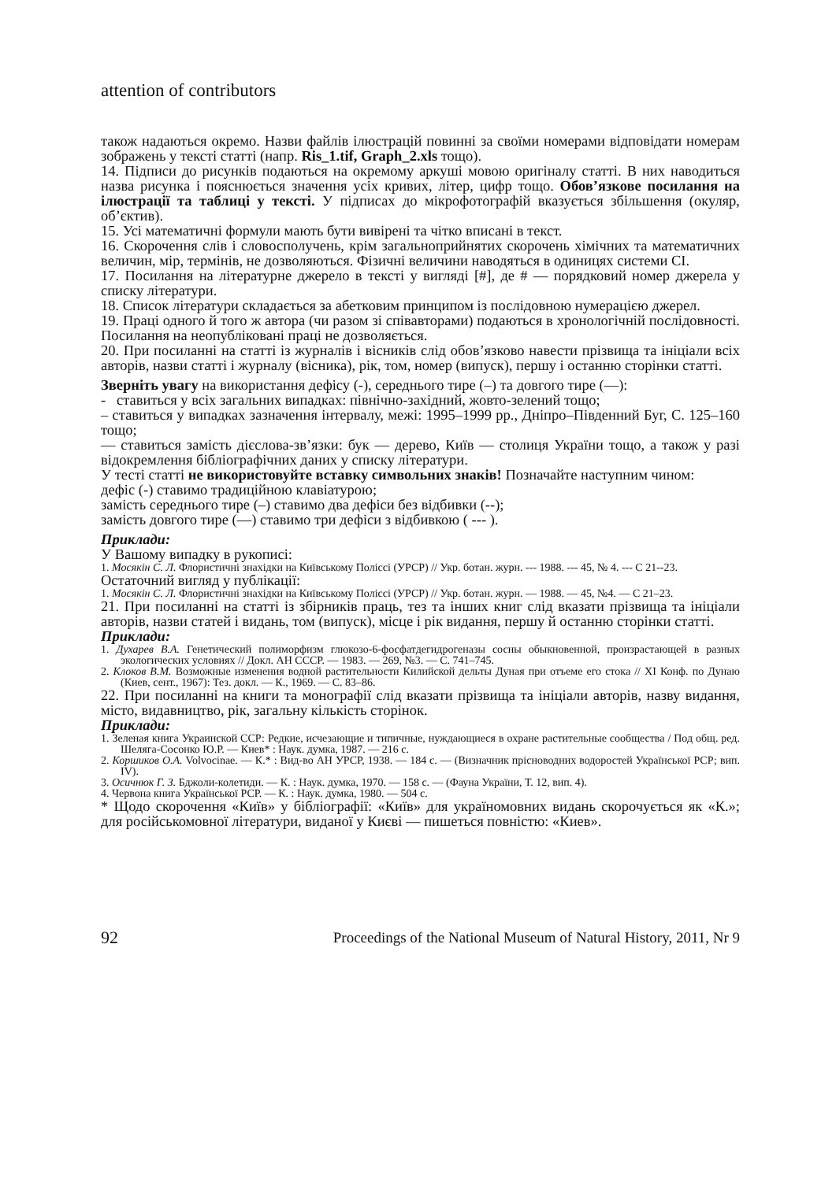attention of contributors
також надаються окремо. Назви файлів ілюстрацій повинні за своїми номерами відповідати номерам зображень у тексті статті (напр. Ris_1.tif, Graph_2.xls тощо).
14. Підписи до рисунків подаються на окремому аркуші мовою оригіналу статті. В них наводиться назва рисунка і пояснюється значення усіх кривих, літер, цифр тощо. Обов’язкове посилання на ілюстрації та таблиці у тексті. У підписах до мікрофотографій вказується збільшення (окуляр, об’єктив).
15. Усі математичні формули мають бути вивірені та чітко вписані в текст.
16. Скорочення слів і словосполучень, крім загальноприйнятих скорочень хімічних та математичних величин, мір, термінів, не дозволяються. Фізичні величини наводяться в одиницях системи СІ.
17. Посилання на літературне джерело в тексті у вигляді [#], де # — порядковий номер джерела у списку літератури.
18. Список літератури складається за абетковим принципом із послідовною нумерацією джерел.
19. Праці одного й того ж автора (чи разом зі співавторами) подаються в хронологічній послідовності. Посилання на неопубліковані праці не дозволяється.
20. При посиланні на статті із журналів і вісників слід обов’язково навести прізвища та ініціали всіх авторів, назви статті і журналу (вісника), рік, том, номер (випуск), першу і останню сторінки статті.
Зверніть увагу на використання дефісу (-), середнього тире (–) та довгого тире (—):
- ставиться у всіх загальних випадках: північно-західний, жовто-зелений тощо;
– ставиться у випадках зазначення інтервалу, межі: 1995–1999 рр., Дніпро–Південний Буг, С. 125–160 тощо;
— ставиться замість дієслова-зв’язки: бук — дерево, Київ — столиця України тощо, а також у разі відокремлення бібліографічних даних у списку літератури.
У тесті статті не використовуйте вставку символьних знаків! Позначайте наступним чином:
дефіс (-) ставимо традиційною клавіатурою;
замість середнього тире (–) ставимо два дефіси без відбивки (--);
замість довгого тире (—) ставимо три дефіси з відбивкою ( --- ).
Приклади:
У Вашому випадку в рукописі:
1. Мосякін С. Л. Флористичні знахідки на Київському Поліссі (УРСР) // Укр. ботан. журн. --- 1988. --- 45, № 4. --- С 21--23.
Остаточний вигляд у публікації:
1. Мосякін С. Л. Флористичні знахідки на Київському Поліссі (УРСР) // Укр. ботан. журн. — 1988. — 45, №4. — С 21–23.
21. При посиланні на статті із збірників праць, тез та інших книг слід вказати прізвища та ініціали авторів, назви статей і видань, том (випуск), місце і рік видання, першу й останню сторінки статті.
Приклади:
1. Духарев В.А. Генетический полиморфизм глюкозо-6-фосфатдегидрогеназы сосны обыкновенной, произрастающей в разных экологических условиях // Докл. АН СССР. — 1983. — 269, №3. — С. 741–745.
2. Клоков В.М. Возможные изменения водной растительности Килийской дельты Дуная при отъеме его стока // XI Конф. по Дунаю (Киев, сент., 1967): Тез. докл. — К., 1969. — С. 83–86.
22. При посиланні на книги та монографії слід вказати прізвища та ініціали авторів, назву видання, місто, видавництво, рік, загальну кількість сторінок.
Приклади:
1. Зеленая книга Украинской ССР: Редкие, исчезающие и типичные, нуждающиеся в охране растительные сообщества / Под общ. ред. Шеляга-Сосонко Ю.Р. — Киев* : Наук. думка, 1987. — 216 с.
2. Коршиков О.А. Volvocinae. — К.* : Вид-во АН УРСР, 1938. — 184 с. — (Визначник прісноводних водоростей Української РСР; вип. IV).
3. Осичнюк Г. З. Бджоли-колетиди. — К. : Наук. думка, 1970. — 158 с. — (Фауна України, Т. 12, вип. 4).
4. Червона книга Української РСР. — К. : Наук. думка, 1980. — 504 с.
* Щодо скорочення «Київ» у бібліографії: «Київ» для україномовних видань скорочується як «К.»; для російськомовної літератури, виданої у Києві — пишеться повністю: «Киев».
92 Proceedings of the National Museum of Natural History, 2011, Nr 9